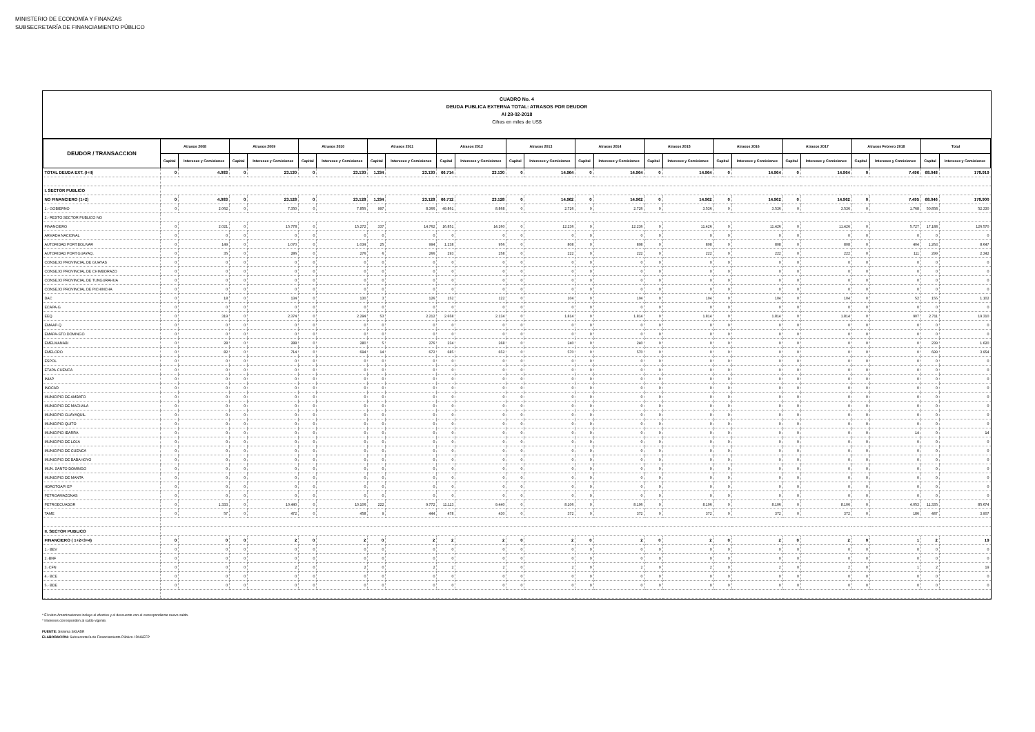MINISTERIO DE ECONOMÍA Y FINANZAS
SUBSECRETARÍA DE FINANCIAMIENTO PÚBLICO
CUADRO No. 4
DEUDA PUBLICA EXTERNA TOTAL: ATRASOS POR DEUDOR
Al 28-02-2018
Cifras en miles de US$
| DEUDOR / TRANSACCION | Atrasos 2008 | | Atrasos 2009 | | Atrasos 2010 | | Atrasos 2011 | | Atrasos 2012 | | Atrasos 2013 | | Atrasos 2014 | | Atrasos 2015 | | Atrasos 2016 | | Atrasos 2017 | | Atrasos Febrero 2018 | | Total | |
| --- | --- | --- | --- | --- | --- | --- | --- | --- | --- | --- | --- | --- | --- | --- | --- | --- | --- | --- | --- | --- | --- | --- | --- | --- |
| | Capital | Intereses y Comisiones | Capital | Intereses y Comisiones | Capital | Intereses y Comisiones | Capital | Intereses y Comisiones | Capital | Intereses y Comisiones | Capital | Intereses y Comisiones | Capital | Intereses y Comisiones | Capital | Intereses y Comisiones | Capital | Intereses y Comisiones | Capital | Intereses y Comisiones | Capital | Intereses y Comisiones | Capital | Intereses y Comisiones |
| TOTAL DEUDA EXT. (I+II) | 0 | 4.083 | 0 | 23.130 | 0 | 23.130 | 1.334 | 23.130 | 66.714 | 23.130 | 0 | 14.964 | 0 | 14.964 | 0 | 14.964 | 0 | 14.964 | 0 | 14.964 | 0 | 7.496 | 68.048 | 178.919 |
| I. SECTOR PUBLICO | | | | | | | | | | | | | | | | | | | | | | | | |
| NO FINANCIERO (1+2) | 0 | 4.083 | 0 | 23.128 | 0 | 23.128 | 1.334 | 23.128 | 66.712 | 23.128 | 0 | 14.962 | 0 | 14.962 | 0 | 14.962 | 0 | 14.962 | 0 | 14.962 | 0 | 7.495 | 68.046 | 178.900 |
| 1.- GOBIERNO | 0 | 2.062 | 0 | 7.350 | 0 | 7.856 | 997 | 8.366 | 49.861 | 8.868 | 0 | 2.726 | 0 | 2.726 | 0 | 3.536 | 0 | 3.536 | 0 | 3.536 | 0 | 1.768 | 50.858 | 52.330 |
| 2.- RESTO SECTOR PUBLICO NO | | | | | | | | | | | | | | | | | | | | | | | | |
| FINANCIERO | 0 | 2.021 | 0 | 15.778 | 0 | 15.272 | 337 | 14.762 | 16.851 | 14.260 | 0 | 12.236 | 0 | 12.236 | 0 | 11.426 | 0 | 11.426 | 0 | 11.426 | 0 | 5.727 | 17.188 | 126.570 |
| ARMADA NACIONAL | 0 | 0 | 0 | 0 | 0 | 0 | 0 | 0 | 0 | 0 | 0 | 0 | 0 | 0 | 0 | 0 | 0 | 0 | 0 | 0 | 0 | 0 | 0 | 0 |
| AUTORIDAD PORT.BOLIVAR | 0 | 149 | 0 | 1.070 | 0 | 1.034 | 25 | 994 | 1.238 | 956 | 0 | 808 | 0 | 808 | 0 | 808 | 0 | 808 | 0 | 808 | 0 | 404 | 1.263 | 8.647 |
| AUTORIDAD PORT.GUAYAQ. | 0 | 35 | 0 | 286 | 0 | 276 | 6 | 266 | 293 | 258 | 0 | 222 | 0 | 222 | 0 | 222 | 0 | 222 | 0 | 222 | 0 | 111 | 299 | 2.342 |
| CONSEJO PROVINCIAL DE GUAYAS | 0 | 0 | 0 | 0 | 0 | 0 | 0 | 0 | 0 | 0 | 0 | 0 | 0 | 0 | 0 | 0 | 0 | 0 | 0 | 0 | 0 | 0 | 0 | 0 |
| CONSEJO PROVINCIAL DE CHIMBORAZO | 0 | 0 | 0 | 0 | 0 | 0 | 0 | 0 | 0 | 0 | 0 | 0 | 0 | 0 | 0 | 0 | 0 | 0 | 0 | 0 | 0 | 0 | 0 | 0 |
| CONSEJO PROVINCIAL DE TUNGURAHUA | 0 | 0 | 0 | 0 | 0 | 0 | 0 | 0 | 0 | 0 | 0 | 0 | 0 | 0 | 0 | 0 | 0 | 0 | 0 | 0 | 0 | 0 | 0 | 0 |
| CONSEJO PROVINCIAL DE PICHINCHA | 0 | 0 | 0 | 0 | 0 | 0 | 0 | 0 | 0 | 0 | 0 | 0 | 0 | 0 | 0 | 0 | 0 | 0 | 0 | 0 | 0 | 0 | 0 | 0 |
| DAC | 0 | 18 | 0 | 134 | 0 | 130 | 3 | 126 | 152 | 122 | 0 | 104 | 0 | 104 | 0 | 104 | 0 | 104 | 0 | 104 | 0 | 52 | 155 | 1.102 |
| ECAPA-G | 0 | 0 | 0 | 0 | 0 | 0 | 0 | 0 | 0 | 0 | 0 | 0 | 0 | 0 | 0 | 0 | 0 | 0 | 0 | 0 | 0 | 0 | 0 | 0 |
| EEQ | 0 | 319 | 0 | 2.374 | 0 | 2.294 | 53 | 2.212 | 2.658 | 2.134 | 0 | 1.814 | 0 | 1.814 | 0 | 1.814 | 0 | 1.814 | 0 | 1.814 | 0 | 907 | 2.711 | 19.310 |
| EMAAP-Q | 0 | 0 | 0 | 0 | 0 | 0 | 0 | 0 | 0 | 0 | 0 | 0 | 0 | 0 | 0 | 0 | 0 | 0 | 0 | 0 | 0 | 0 | 0 | 0 |
| EMAPA-STO.DOMINGO | 0 | 0 | 0 | 0 | 0 | 0 | 0 | 0 | 0 | 0 | 0 | 0 | 0 | 0 | 0 | 0 | 0 | 0 | 0 | 0 | 0 | 0 | 0 | 0 |
| EMELMANABI | 0 | 28 | 0 | 288 | 0 | 280 | 5 | 276 | 234 | 268 | 0 | 240 | 0 | 240 | 0 | 0 | 0 | 0 | 0 | 0 | 0 | 0 | 239 | 1.620 |
| EMELORO | 0 | 82 | 0 | 714 | 0 | 694 | 14 | 672 | 685 | 652 | 0 | 570 | 0 | 570 | 0 | 0 | 0 | 0 | 0 | 0 | 0 | 0 | 699 | 3.954 |
| ESPOL | 0 | 0 | 0 | 0 | 0 | 0 | 0 | 0 | 0 | 0 | 0 | 0 | 0 | 0 | 0 | 0 | 0 | 0 | 0 | 0 | 0 | 0 | 0 | 0 |
| ETAPA-CUENCA | 0 | 0 | 0 | 0 | 0 | 0 | 0 | 0 | 0 | 0 | 0 | 0 | 0 | 0 | 0 | 0 | 0 | 0 | 0 | 0 | 0 | 0 | 0 | 0 |
| INIAP | 0 | 0 | 0 | 0 | 0 | 0 | 0 | 0 | 0 | 0 | 0 | 0 | 0 | 0 | 0 | 0 | 0 | 0 | 0 | 0 | 0 | 0 | 0 | 0 |
| INOCAR | 0 | 0 | 0 | 0 | 0 | 0 | 0 | 0 | 0 | 0 | 0 | 0 | 0 | 0 | 0 | 0 | 0 | 0 | 0 | 0 | 0 | 0 | 0 | 0 |
| MUNICIPIO DE AMBATO | 0 | 0 | 0 | 0 | 0 | 0 | 0 | 0 | 0 | 0 | 0 | 0 | 0 | 0 | 0 | 0 | 0 | 0 | 0 | 0 | 0 | 0 | 0 | 0 |
| MUNICIPIO DE MACHALA | 0 | 0 | 0 | 0 | 0 | 0 | 0 | 0 | 0 | 0 | 0 | 0 | 0 | 0 | 0 | 0 | 0 | 0 | 0 | 0 | 0 | 0 | 0 | 0 |
| MUNICIPIO GUAYAQUIL | 0 | 0 | 0 | 0 | 0 | 0 | 0 | 0 | 0 | 0 | 0 | 0 | 0 | 0 | 0 | 0 | 0 | 0 | 0 | 0 | 0 | 0 | 0 | 0 |
| MUNICIPIO QUITO | 0 | 0 | 0 | 0 | 0 | 0 | 0 | 0 | 0 | 0 | 0 | 0 | 0 | 0 | 0 | 0 | 0 | 0 | 0 | 0 | 0 | 0 | 0 | 0 |
| MUNICIPIO IBARRA | 0 | 0 | 0 | 0 | 0 | 0 | 0 | 0 | 0 | 0 | 0 | 0 | 0 | 0 | 0 | 0 | 0 | 0 | 0 | 0 | 0 | 14 | 0 | 14 |
| MUNICIPIO DE LOJA | 0 | 0 | 0 | 0 | 0 | 0 | 0 | 0 | 0 | 0 | 0 | 0 | 0 | 0 | 0 | 0 | 0 | 0 | 0 | 0 | 0 | 0 | 0 | 0 |
| MUNICIPIO DE CUENCA | 0 | 0 | 0 | 0 | 0 | 0 | 0 | 0 | 0 | 0 | 0 | 0 | 0 | 0 | 0 | 0 | 0 | 0 | 0 | 0 | 0 | 0 | 0 | 0 |
| MUNICIPIO DE BABAHOYO | 0 | 0 | 0 | 0 | 0 | 0 | 0 | 0 | 0 | 0 | 0 | 0 | 0 | 0 | 0 | 0 | 0 | 0 | 0 | 0 | 0 | 0 | 0 | 0 |
| MUN. SANTO DOMINGO | 0 | 0 | 0 | 0 | 0 | 0 | 0 | 0 | 0 | 0 | 0 | 0 | 0 | 0 | 0 | 0 | 0 | 0 | 0 | 0 | 0 | 0 | 0 | 0 |
| MUNICIPIO DE MANTA | 0 | 0 | 0 | 0 | 0 | 0 | 0 | 0 | 0 | 0 | 0 | 0 | 0 | 0 | 0 | 0 | 0 | 0 | 0 | 0 | 0 | 0 | 0 | 0 |
| HDROTOAPI EP | 0 | 0 | 0 | 0 | 0 | 0 | 0 | 0 | 0 | 0 | 0 | 0 | 0 | 0 | 0 | 0 | 0 | 0 | 0 | 0 | 0 | 0 | 0 | 0 |
| PETROAMAZONAS | 0 | 0 | 0 | 0 | 0 | 0 | 0 | 0 | 0 | 0 | 0 | 0 | 0 | 0 | 0 | 0 | 0 | 0 | 0 | 0 | 0 | 0 | 0 | 0 |
| PETROECUADOR | 0 | 1.333 | 0 | 10.440 | 0 | 10.106 | 222 | 9.772 | 11.113 | 9.440 | 0 | 8.106 | 0 | 8.106 | 0 | 8.106 | 0 | 8.106 | 0 | 8.106 | 0 | 4.053 | 11.335 | 85.674 |
| TAME | 0 | 57 | 0 | 472 | 0 | 458 | 9 | 444 | 478 | 430 | 0 | 372 | 0 | 372 | 0 | 372 | 0 | 372 | 0 | 372 | 0 | 186 | 487 | 3.907 |
| II. SECTOR PUBLICO | | | | | | | | | | | | | | | | | | | | | | | | |
| FINANCIERO ( 1+2+3+4) | 0 | 0 | 0 | 2 | 0 | 2 | 0 | 2 | 2 | 2 | 0 | 2 | 0 | 2 | 0 | 2 | 0 | 2 | 0 | 2 | 0 | 1 | 2 | 19 |
| 1.- BEV | 0 | 0 | 0 | 0 | 0 | 0 | 0 | 0 | 0 | 0 | 0 | 0 | 0 | 0 | 0 | 0 | 0 | 0 | 0 | 0 | 0 | 0 | 0 | 0 |
| 2.-BNF | 0 | 0 | 0 | 0 | 0 | 0 | 0 | 0 | 0 | 0 | 0 | 0 | 0 | 0 | 0 | 0 | 0 | 0 | 0 | 0 | 0 | 0 | 0 | 0 |
| 3.-CFN | 0 | 0 | 0 | 2 | 0 | 2 | 0 | 2 | 2 | 2 | 0 | 2 | 0 | 2 | 0 | 2 | 0 | 2 | 0 | 2 | 0 | 1 | 2 | 19 |
| 4.- BCE | 0 | 0 | 0 | 0 | 0 | 0 | 0 | 0 | 0 | 0 | 0 | 0 | 0 | 0 | 0 | 0 | 0 | 0 | 0 | 0 | 0 | 0 | 0 | 0 |
| 5.- BDE | 0 | 0 | 0 | 0 | 0 | 0 | 0 | 0 | 0 | 0 | 0 | 0 | 0 | 0 | 0 | 0 | 0 | 0 | 0 | 0 | 0 | 0 | 0 | 0 |
* El rubro Amortizaciones incluye el efectivo y el descuento con el correspondiente nuevo saldo.
* Intereses corresponden al saldo vigente.
FUENTE: Sistema SIGADE
ELABORACIÓN: Subsecretaría de Financiamiento Público / DNSEFP